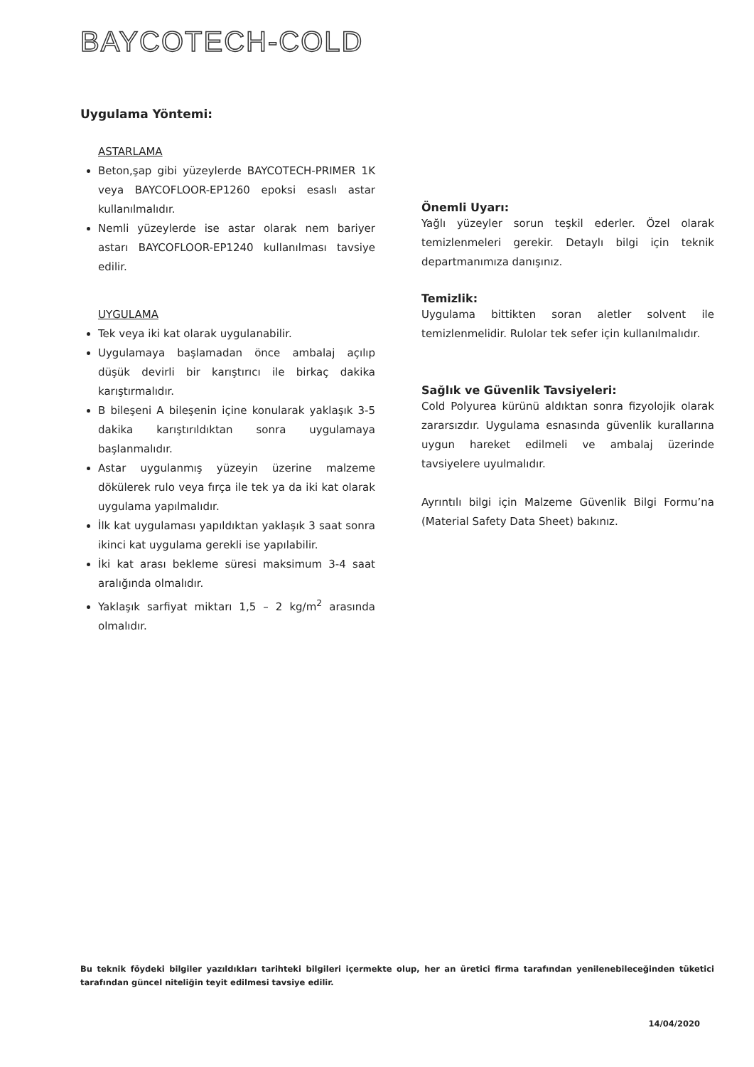BAYCOTECH-COLD
Uygulama Yöntemi:
ASTARLAMA
Beton,şap gibi yüzeylerde BAYCOTECH-PRIMER 1K veya BAYCOFLOOR-EP1260 epoksi esaslı astar kullanılmalıdır.
Nemli yüzeylerde ise astar olarak nem bariyer astarı BAYCOFLOOR-EP1240 kullanılması tavsiye edilir.
UYGULAMA
Tek veya iki kat olarak uygulanabilir.
Uygulamaya başlamadan önce ambalaj açılıp düşük devirli bir karıştırıcı ile birkaç dakika karıştırmalıdır.
B bileşeni A bileşenin içine konularak yaklaşık 3-5 dakika karıştırıldıktan sonra uygulamaya başlanmalıdır.
Astar uygulanmış yüzeyin üzerine malzeme dökülerek rulo veya fırça ile tek ya da iki kat olarak uygulama yapılmalıdır.
İlk kat uygulaması yapıldıktan yaklaşık 3 saat sonra ikinci kat uygulama gerekli ise yapılabilir.
İki kat arası bekleme süresi maksimum 3-4 saat aralığında olmalıdır.
Yaklaşık sarfiyat miktarı 1,5 – 2 kg/m<sup>2</sup> arasında olmalıdır.
Önemli Uyarı:
Yağlı yüzeyler sorun teşkil ederler. Özel olarak temizlenmeleri gerekir. Detaylı bilgi için teknik departmanımıza danışınız.
Temizlik:
Uygulama bittikten soran aletler solvent ile temizlenmelidir. Rulolar tek sefer için kullanılmalıdır.
Sağlık ve Güvenlik Tavsiyeleri:
Cold Polyurea kürünü aldıktan sonra fizyolojik olarak zararsızdır. Uygulama esnasında güvenlik kurallarına uygun hareket edilmeli ve ambalaj üzerinde tavsiyelere uyulmalıdır.
Ayrıntılı bilgi için Malzeme Güvenlik Bilgi Formu’na (Material Safety Data Sheet) bakınız.
Bu teknik föydeki bilgiler yazıldıkları tarihteki bilgileri içermekte olup, her an üretici firma tarafından yenilenebileceğinden tüketici tarafından güncel niteliğin teyit edilmesi tavsiye edilir.
14/04/2020